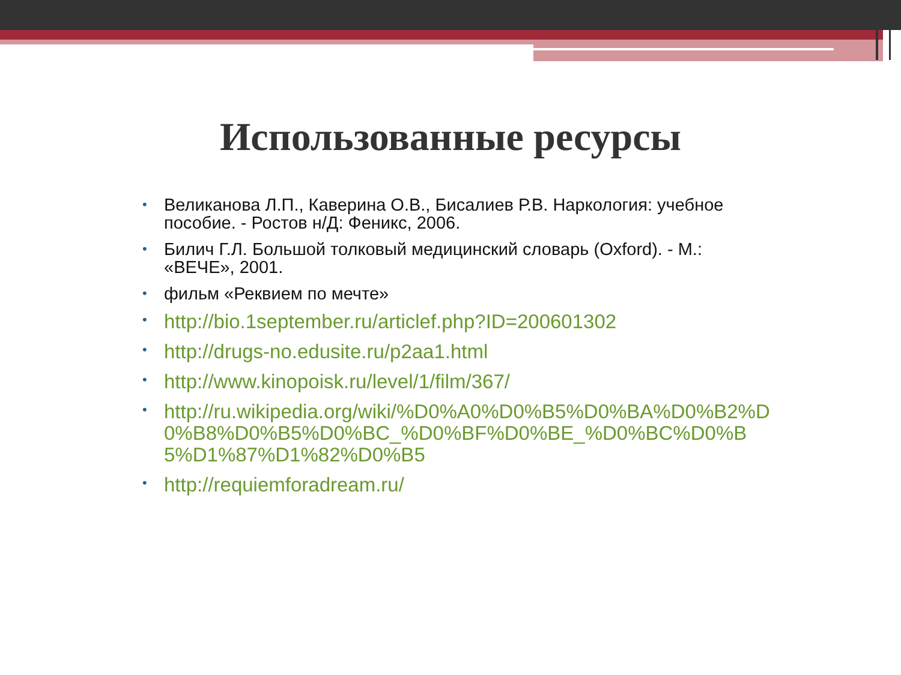Использованные ресурсы
• Великанова Л.П., Каверина О.В., Бисалиев Р.В. Наркология: учебное пособие. - Ростов н/Д: Феникс, 2006.
• Билич Г.Л. Большой толковый медицинский словарь (Oxford). - М.: «ВЕЧЕ», 2001.
• фильм «Реквием по мечте»
• http://bio.1september.ru/articlef.php?ID=200601302
• http://drugs-no.edusite.ru/p2aa1.html
• http://www.kinopoisk.ru/level/1/film/367/
• http://ru.wikipedia.org/wiki/%D0%A0%D0%B5%D0%BA%D0%B2%D0%B8%D0%B5%D0%BC_%D0%BF%D0%BE_%D0%BC%D0%B5%D1%87%D1%82%D0%B5
• http://requiemforadream.ru/